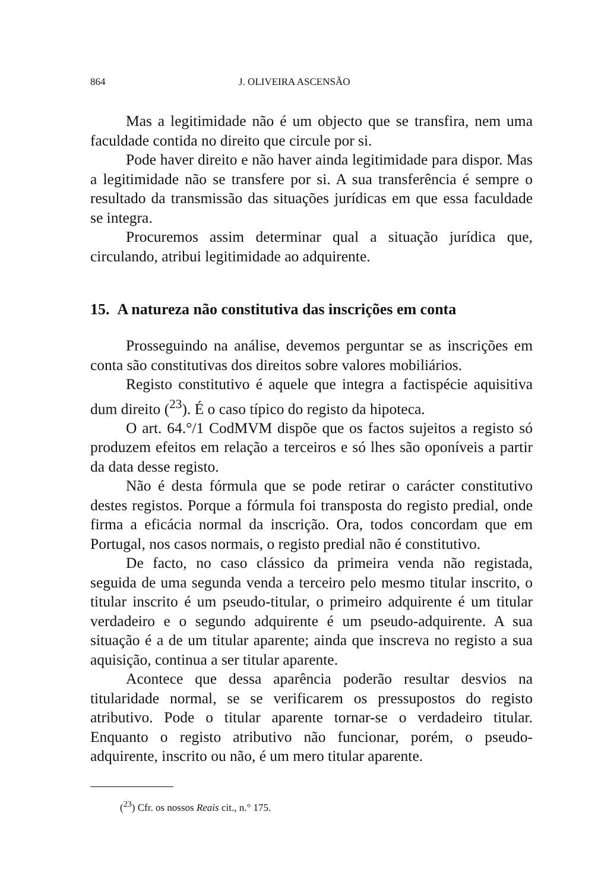864 J. OLIVEIRA ASCENSÃO
Mas a legitimidade não é um objecto que se transfira, nem uma faculdade contida no direito que circule por si.
Pode haver direito e não haver ainda legitimidade para dispor. Mas a legitimidade não se transfere por si. A sua transferência é sempre o resultado da transmissão das situações jurídicas em que essa faculdade se integra.
Procuremos assim determinar qual a situação jurídica que, circulando, atribui legitimidade ao adquirente.
15. A natureza não constitutiva das inscrições em conta
Prosseguindo na análise, devemos perguntar se as inscrições em conta são constitutivas dos direitos sobre valores mobiliários.
Registo constitutivo é aquele que integra a factispécie aquisitiva dum direito (<sup>23</sup>). É o caso típico do registo da hipoteca.
O art. 64.°/1 CodMVM dispõe que os factos sujeitos a registo só produzem efeitos em relação a terceiros e só lhes são oponíveis a partir da data desse registo.
Não é desta fórmula que se pode retirar o carácter constitutivo destes registos. Porque a fórmula foi transposta do registo predial, onde firma a eficácia normal da inscrição. Ora, todos concordam que em Portugal, nos casos normais, o registo predial não é constitutivo.
De facto, no caso clássico da primeira venda não registada, seguida de uma segunda venda a terceiro pelo mesmo titular inscrito, o titular inscrito é um pseudo-titular, o primeiro adquirente é um titular verdadeiro e o segundo adquirente é um pseudo-adquirente. A sua situação é a de um titular aparente; ainda que inscreva no registo a sua aquisição, continua a ser titular aparente.
Acontece que dessa aparência poderão resultar desvios na titularidade normal, se se verificarem os pressupostos do registo atributivo. Pode o titular aparente tornar-se o verdadeiro titular. Enquanto o registo atributivo não funcionar, porém, o pseudo-adquirente, inscrito ou não, é um mero titular aparente.
(<sup>23</sup>) Cfr. os nossos Reais cit., n.° 175.